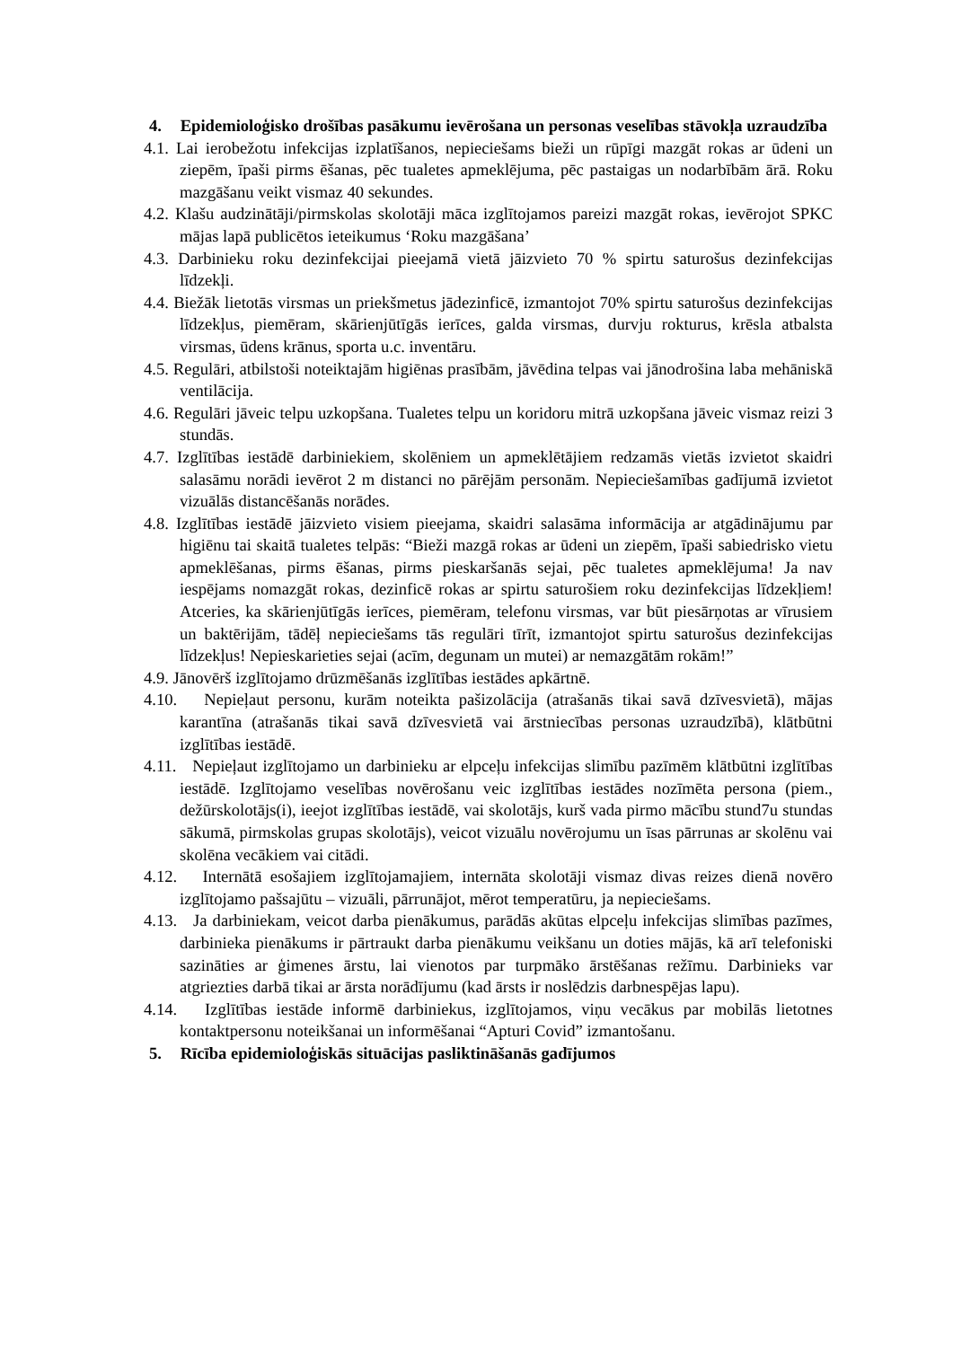4. Epidemioloģisko drošības pasākumu ievērošana un personas veselības stāvokļa uzraudzība
4.1. Lai ierobežotu infekcijas izplatīšanos, nepieciešams bieži un rūpīgi mazgāt rokas ar ūdeni un ziepēm, īpaši pirms ēšanas, pēc tualetes apmeklējuma, pēc pastaigas un nodarbībām ārā. Roku mazgāšanu veikt vismaz 40 sekundes.
4.2. Klašu audzinātāji/pirmskolas skolotāji māca izglītojamos pareizi mazgāt rokas, ievērojot SPKC mājas lapā publicētos ieteikumus ‘Roku mazgāšana’
4.3. Darbinieku roku dezinfekcijai pieejamā vietā jāizvieto 70 % spirtu saturošus dezinfekcijas līdzekļi.
4.4. Biežāk lietotās virsmas un priekšmetus jādezinficē, izmantojot 70% spirtu saturošus dezinfekcijas līdzekļus, piemēram, skārienjūtīgās ierīces, galda virsmas, durvju rokturus, krēsla atbalsta virsmas, ūdens krānus, sporta u.c. inventāru.
4.5. Regulāri, atbilstoši noteiktajām higiēnas prasībām, jāvēdina telpas vai jānodrošina laba mehāniskā ventilācija.
4.6. Regulāri jāveic telpu uzkopšana. Tualetes telpu un koridoru mitrā uzkopšana jāveic vismaz reizi 3 stundās.
4.7. Izglītības iestādē darbiniekiem, skolēniem un apmeklētājiem redzamās vietās izvietot skaidri salasāmu norādi ievērot 2 m distanci no pārējām personām. Nepieciešamības gadījumā izvietot vizuālās distancēšanās norādes.
4.8. Izglītības iestādē jāizvieto visiem pieejama, skaidri salasāma informācija ar atgādinājumu par higiēnu tai skaitā tualetes telpās: “Bieži mazgā rokas ar ūdeni un ziepēm, īpaši sabiedrisko vietu apmeklēšanas, pirms ēšanas, pirms pieskaršanās sejai, pēc tualetes apmeklējuma! Ja nav iespējams nomazgāt rokas, dezinficē rokas ar spirtu saturošiem roku dezinfekcijas līdzekļiem! Atceries, ka skārienjūtīgās ierīces, piemēram, telefonu virsmas, var būt piesārņotas ar vīrusiem un baktērijām, tādēļ nepieciešams tās regulāri tīrīt, izmantojot spirtu saturošus dezinfekcijas līdzekļus! Nepieskarieties sejai (acīm, degunam un mutei) ar nemazgātām rokām!”
4.9. Jānovērš izglītojamo drūzmēšanās izglītības iestādes apkārtnē.
4.10. Nepieļaut personu, kurām noteikta pašizolācija (atrašanās tikai savā dzīvesvietā), mājas karantīna (atrašanās tikai savā dzīvesvietā vai ārstniecības personas uzraudzībā), klātbūtni izglītības iestādē.
4.11. Nepieļaut izglītojamo un darbinieku ar elpceļu infekcijas slimību pazīmēm klātbūtni izglītības iestādē. Izglītojamo veselības novērošanu veic izglītības iestādes nozīmēta persona (piem., dežūrskolotājs(i), ieejot izglītības iestādē, vai skolotājs, kurš vada pirmo mācību stund7u stundas sākumā, pirmskolas grupas skolotājs), veicot vizuālu novērojumu un īsas pārrunas ar skolēnu vai skolēna vecākiem vai citādi.
4.12. Internātā esošajiem izglītojamajiem, internāta skolotāji vismaz divas reizes dienā novēro izglītojamo pašsajūtu – vizuāli, pārrunājot, mērot temperatūru, ja nepieciešams.
4.13. Ja darbiniekam, veicot darba pienākumus, parādās akūtas elpceļu infekcijas slimības pazīmes, darbinieka pienākums ir pārtraukt darba pienākumu veikšanu un doties mājās, kā arī telefoniski sazināties ar ģimenes ārstu, lai vienotos par turpmāko ārstēšanas režīmu. Darbinieks var atgriezties darbā tikai ar ārsta norādījumu (kad ārsts ir noslēdzis darbnespējas lapu).
4.14. Izglītības iestāde informē darbiniekus, izglītojamos, viņu vecākus par mobilās lietotnes kontaktpersonu noteikšanai un informēšanai “Apturi Covid” izmantošanu.
5. Rīcība epidemioloģiskās situācijas pasliktināšanās gadījumos